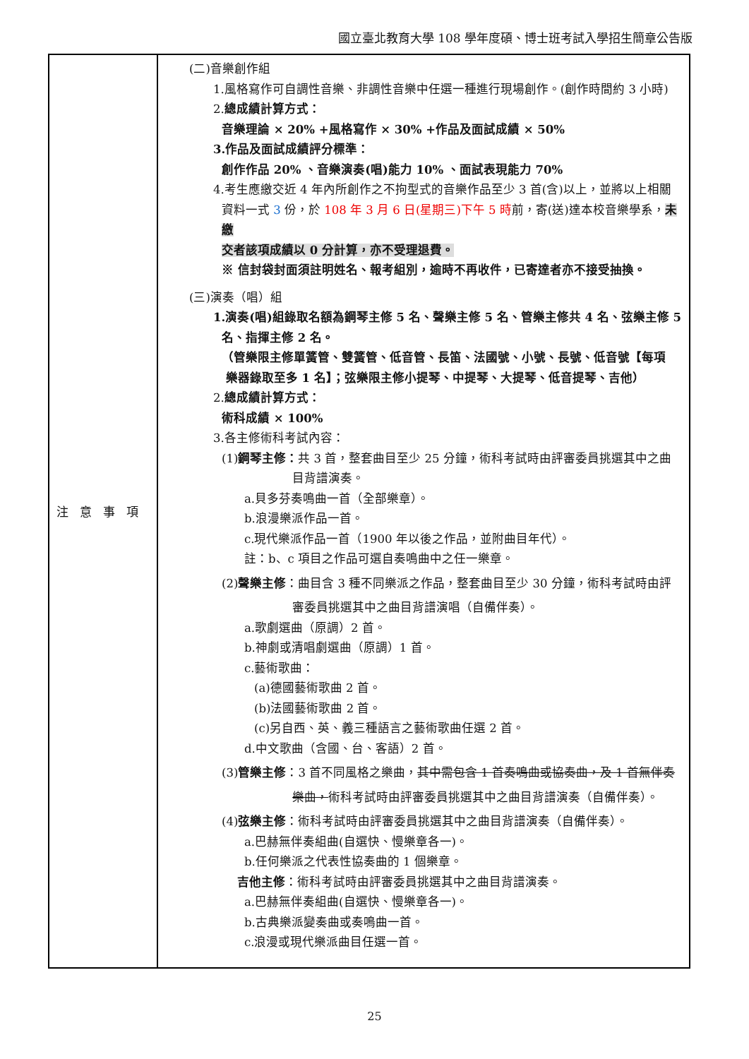國立臺北教育大學 108 學年度碩、博士班考試入學招生簡章公告版
| 注意事項 | (二)音樂創作組 1.風格寫作可自調性音樂、非調性音樂中任選一種進行現場創作。(創作時間約 3 小時) 2. 總成績計算方式： 音樂理論 × 20% +風格寫作 × 30% +作品及面試成績 × 50% 3.作品及面試成績評分標準： 創作作品 20% 、音樂演奏(唱)能力 10% 、面試表現能力 70% 4.考生應繳交近 4 年內所創作之不拘型式的音樂作品至少 3 首(含)以上，並將以上相關 資料一式 3 份，於 108 年 3 月 6 日(星期三)下午 5 時 前，寄(送)達本校音樂學系， 未繳 交者該項成績以 0 分計算，亦不受理退費。 ※ 信封袋封面須註明姓名、報考組別，逾時不再收件，已寄達者亦不接受抽換。 (三)演奏（唱）組 1.演奏(唱)組錄取名額為鋼琴主修 5 名、聲樂主修 5 名、管樂主修共 4 名、弦樂主修 5 名、指揮主修 2 名。 （管樂限主修單簧管、雙簧管、低音管、長笛、法國號、小號、長號、低音號【每項 樂器錄取至多 1 名】；弦樂限主修小提琴、中提琴、大提琴、低音提琴、吉他） 2. 總成績計算方式： 術科成績 × 100% 3.各主修術科考試內容： (1) 鋼琴主修： 共 3 首，整套曲目至少 25 分鐘，術科考試時由評審委員挑選其中之曲 目背譜演奏。 a.貝多芬奏鳴曲一首（全部樂章）。 b.浪漫樂派作品一首。 c.現代樂派作品一首（1900 年以後之作品，並附曲目年代）。 註：b、c 項目之作品可選自奏鳴曲中之任一樂章。 (2) 聲樂主修 ：曲目含 3 種不同樂派之作品，整套曲目至少 30 分鐘，術科考試時由評 審委員挑選其中之曲目背譜演唱（自備伴奏）。 a.歌劇選曲（原調）2 首。 b.神劇或清唱劇選曲（原調）1 首。 c.藝術歌曲： (a)德國藝術歌曲 2 首。 (b)法國藝術歌曲 2 首。 (c)另自西、英、義三種語言之藝術歌曲任選 2 首。 d.中文歌曲（含國、台、客語）2 首。 (3) 管樂主修 ：3 首不同風格之樂曲， 其中需包含 1 首奏鳴曲或協奏曲，及 1 首無伴奏 樂曲， 術科考試時由評審委員挑選其中之曲目背譜演奏（自備伴奏）。 (4) 弦樂主修 ：術科考試時由評審委員挑選其中之曲目背譜演奏（自備伴奏）。 a.巴赫無伴奏組曲(自選快、慢樂章各一)。 b.任何樂派之代表性協奏曲的 1 個樂章。 吉他主修 ：術科考試時由評審委員挑選其中之曲目背譜演奏。 a.巴赫無伴奏組曲(自選快、慢樂章各一)。 b.古典樂派變奏曲或奏鳴曲一首。 c.浪漫或現代樂派曲目任選一首。 |
25